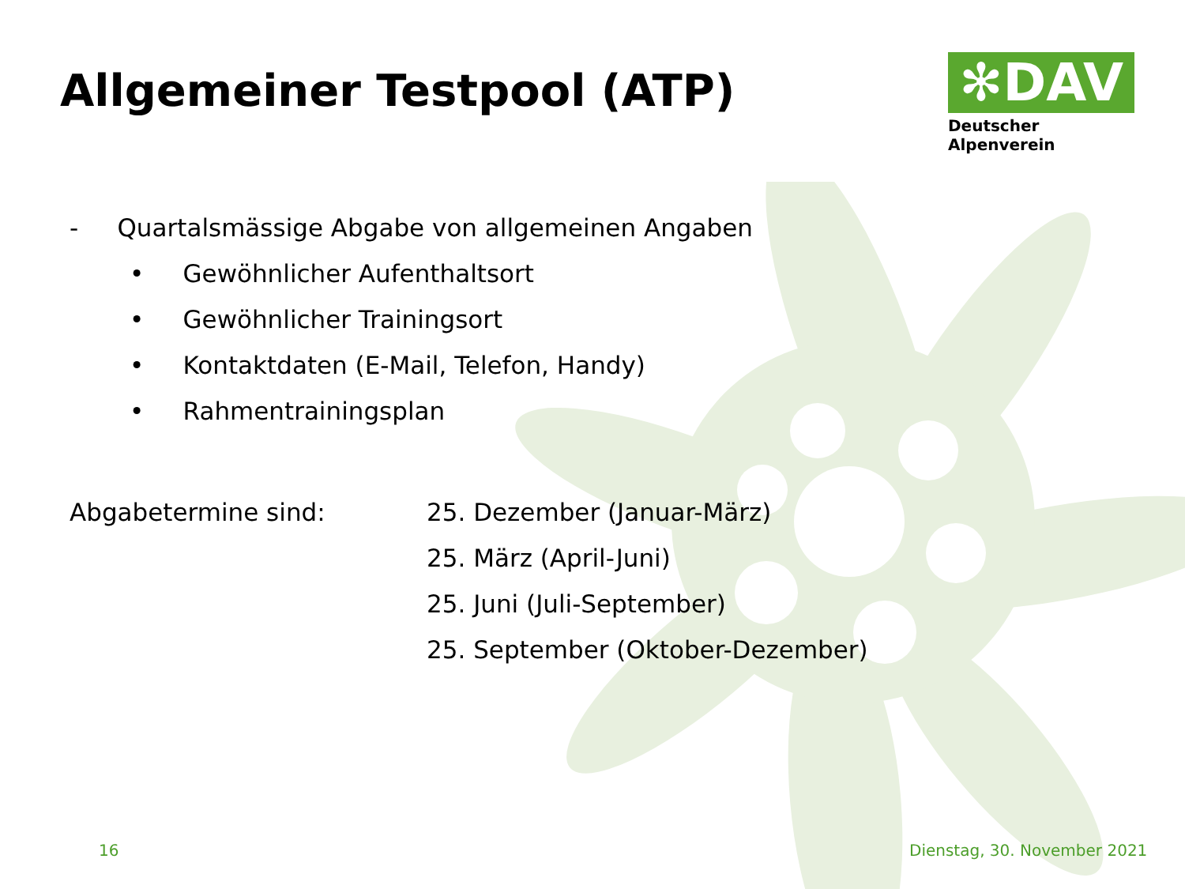Allgemeiner Testpool (ATP)
✻DAV
Deutscher Alpenverein
- Quartalsmässige Abgabe von allgemeinen Angaben
• Gewöhnlicher Aufenthaltsort
• Gewöhnlicher Trainingsort
• Kontaktdaten (E-Mail, Telefon, Handy)
• Rahmentrainingsplan
Abgabetermine sind: 25. Dezember (Januar-März)
25. März (April-Juni)
25. Juni (Juli-September)
25. September (Oktober-Dezember)
16 Dienstag, 30. November 2021